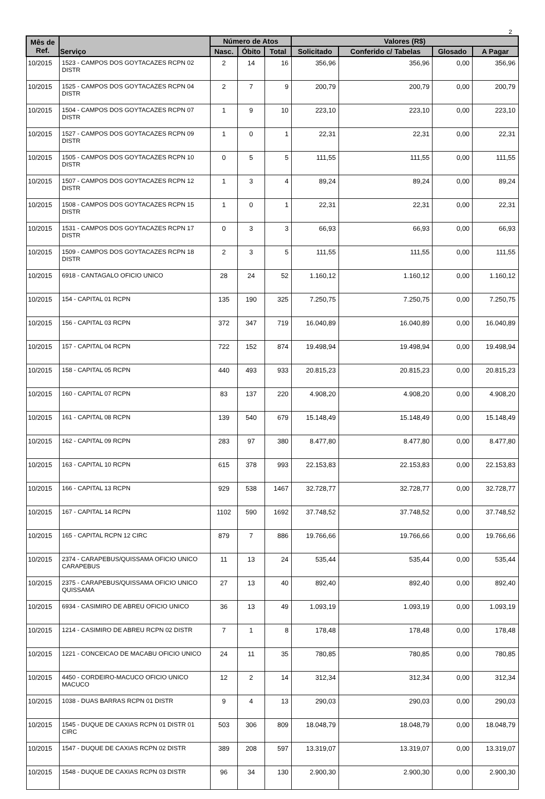2
| Mês de Ref. | Serviço | Número de Atos | | | Valores (R$) | | | |
| --- | --- | --- | --- | --- | --- | --- | --- | --- |
| | | Nasc. | Óbito | Total | Solicitado | Conferido c/ Tabelas | Glosado | A Pagar |
| 10/2015 | 1523 - CAMPOS DOS GOYTACAZES RCPN 02 DISTR | 2 | 14 | 16 | 356,96 | 356,96 | 0,00 | 356,96 |
| 10/2015 | 1525 - CAMPOS DOS GOYTACAZES RCPN 04 DISTR | 2 | 7 | 9 | 200,79 | 200,79 | 0,00 | 200,79 |
| 10/2015 | 1504 - CAMPOS DOS GOYTACAZES RCPN 07 DISTR | 1 | 9 | 10 | 223,10 | 223,10 | 0,00 | 223,10 |
| 10/2015 | 1527 - CAMPOS DOS GOYTACAZES RCPN 09 DISTR | 1 | 0 | 1 | 22,31 | 22,31 | 0,00 | 22,31 |
| 10/2015 | 1505 - CAMPOS DOS GOYTACAZES RCPN 10 DISTR | 0 | 5 | 5 | 111,55 | 111,55 | 0,00 | 111,55 |
| 10/2015 | 1507 - CAMPOS DOS GOYTACAZES RCPN 12 DISTR | 1 | 3 | 4 | 89,24 | 89,24 | 0,00 | 89,24 |
| 10/2015 | 1508 - CAMPOS DOS GOYTACAZES RCPN 15 DISTR | 1 | 0 | 1 | 22,31 | 22,31 | 0,00 | 22,31 |
| 10/2015 | 1531 - CAMPOS DOS GOYTACAZES RCPN 17 DISTR | 0 | 3 | 3 | 66,93 | 66,93 | 0,00 | 66,93 |
| 10/2015 | 1509 - CAMPOS DOS GOYTACAZES RCPN 18 DISTR | 2 | 3 | 5 | 111,55 | 111,55 | 0,00 | 111,55 |
| 10/2015 | 6918 - CANTAGALO OFICIO UNICO | 28 | 24 | 52 | 1.160,12 | 1.160,12 | 0,00 | 1.160,12 |
| 10/2015 | 154 - CAPITAL 01 RCPN | 135 | 190 | 325 | 7.250,75 | 7.250,75 | 0,00 | 7.250,75 |
| 10/2015 | 156 - CAPITAL 03 RCPN | 372 | 347 | 719 | 16.040,89 | 16.040,89 | 0,00 | 16.040,89 |
| 10/2015 | 157 - CAPITAL 04 RCPN | 722 | 152 | 874 | 19.498,94 | 19.498,94 | 0,00 | 19.498,94 |
| 10/2015 | 158 - CAPITAL 05 RCPN | 440 | 493 | 933 | 20.815,23 | 20.815,23 | 0,00 | 20.815,23 |
| 10/2015 | 160 - CAPITAL 07 RCPN | 83 | 137 | 220 | 4.908,20 | 4.908,20 | 0,00 | 4.908,20 |
| 10/2015 | 161 - CAPITAL 08 RCPN | 139 | 540 | 679 | 15.148,49 | 15.148,49 | 0,00 | 15.148,49 |
| 10/2015 | 162 - CAPITAL 09 RCPN | 283 | 97 | 380 | 8.477,80 | 8.477,80 | 0,00 | 8.477,80 |
| 10/2015 | 163 - CAPITAL 10 RCPN | 615 | 378 | 993 | 22.153,83 | 22.153,83 | 0,00 | 22.153,83 |
| 10/2015 | 166 - CAPITAL 13 RCPN | 929 | 538 | 1467 | 32.728,77 | 32.728,77 | 0,00 | 32.728,77 |
| 10/2015 | 167 - CAPITAL 14 RCPN | 1102 | 590 | 1692 | 37.748,52 | 37.748,52 | 0,00 | 37.748,52 |
| 10/2015 | 165 - CAPITAL RCPN 12 CIRC | 879 | 7 | 886 | 19.766,66 | 19.766,66 | 0,00 | 19.766,66 |
| 10/2015 | 2374 - CARAPEBUS/QUISSAMA OFICIO UNICO CARAPEBUS | 11 | 13 | 24 | 535,44 | 535,44 | 0,00 | 535,44 |
| 10/2015 | 2375 - CARAPEBUS/QUISSAMA OFICIO UNICO QUISSAMA | 27 | 13 | 40 | 892,40 | 892,40 | 0,00 | 892,40 |
| 10/2015 | 6934 - CASIMIRO DE ABREU OFICIO UNICO | 36 | 13 | 49 | 1.093,19 | 1.093,19 | 0,00 | 1.093,19 |
| 10/2015 | 1214 - CASIMIRO DE ABREU RCPN 02 DISTR | 7 | 1 | 8 | 178,48 | 178,48 | 0,00 | 178,48 |
| 10/2015 | 1221 - CONCEICAO DE MACABU OFICIO UNICO | 24 | 11 | 35 | 780,85 | 780,85 | 0,00 | 780,85 |
| 10/2015 | 4450 - CORDEIRO-MACUCO OFICIO UNICO MACUCO | 12 | 2 | 14 | 312,34 | 312,34 | 0,00 | 312,34 |
| 10/2015 | 1038 - DUAS BARRAS RCPN 01 DISTR | 9 | 4 | 13 | 290,03 | 290,03 | 0,00 | 290,03 |
| 10/2015 | 1545 - DUQUE DE CAXIAS RCPN 01 DISTR 01 CIRC | 503 | 306 | 809 | 18.048,79 | 18.048,79 | 0,00 | 18.048,79 |
| 10/2015 | 1547 - DUQUE DE CAXIAS RCPN 02 DISTR | 389 | 208 | 597 | 13.319,07 | 13.319,07 | 0,00 | 13.319,07 |
| 10/2015 | 1548 - DUQUE DE CAXIAS RCPN 03 DISTR | 96 | 34 | 130 | 2.900,30 | 2.900,30 | 0,00 | 2.900,30 |